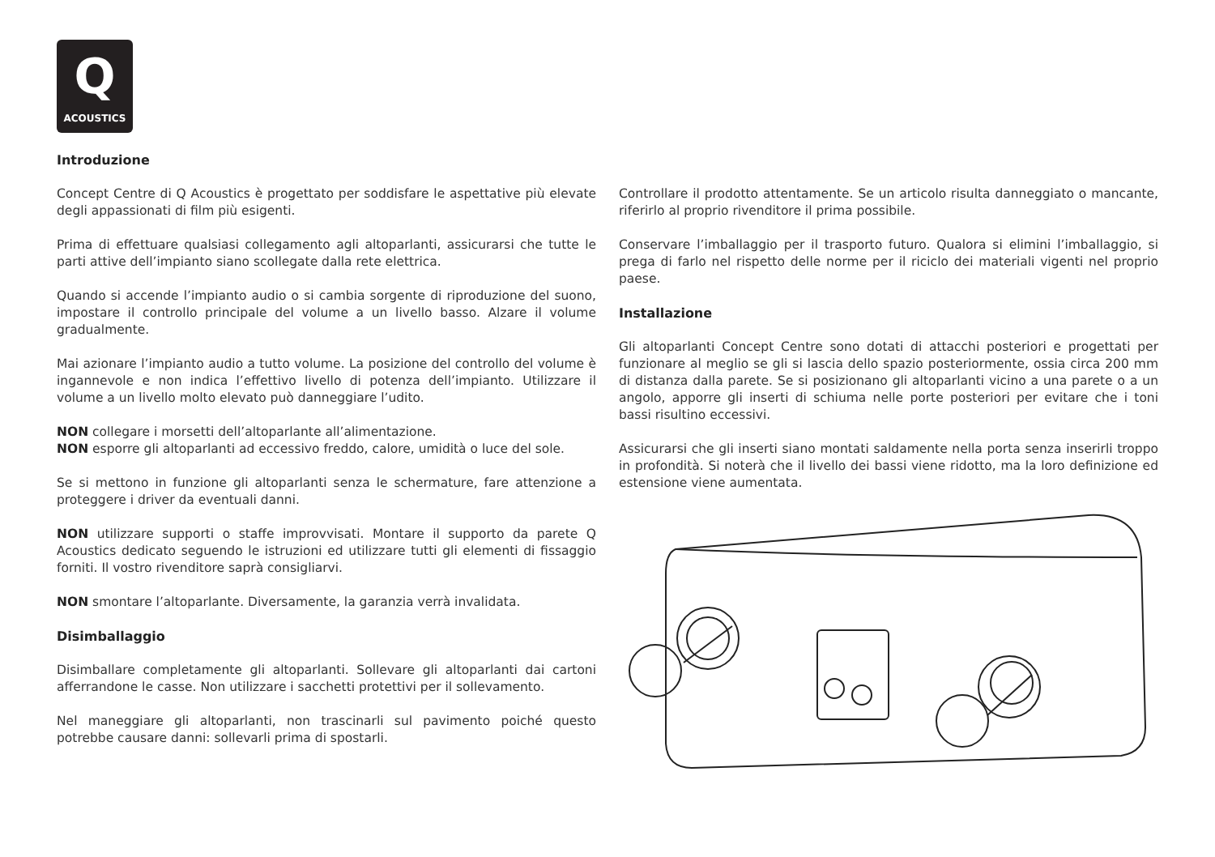Q
ACOUSTICS
Introduzione
Concept Centre di Q Acoustics è progettato per soddisfare le aspettative più elevate degli appassionati di film più esigenti.
Prima di effettuare qualsiasi collegamento agli altoparlanti, assicurarsi che tutte le parti attive dell’impianto siano scollegate dalla rete elettrica.
Quando si accende l’impianto audio o si cambia sorgente di riproduzione del suono, impostare il controllo principale del volume a un livello basso. Alzare il volume gradualmente.
Mai azionare l’impianto audio a tutto volume. La posizione del controllo del volume è ingannevole e non indica l’effettivo livello di potenza dell’impianto. Utilizzare il volume a un livello molto elevato può danneggiare l’udito.
NON collegare i morsetti dell’altoparlante all’alimentazione.
NON esporre gli altoparlanti ad eccessivo freddo, calore, umidità o luce del sole.
Se si mettono in funzione gli altoparlanti senza le schermature, fare attenzione a proteggere i driver da eventuali danni.
NON utilizzare supporti o staffe improvvisati. Montare il supporto da parete Q Acoustics dedicato seguendo le istruzioni ed utilizzare tutti gli elementi di fissaggio forniti. Il vostro rivenditore saprà consigliarvi.
NON smontare l’altoparlante. Diversamente, la garanzia verrà invalidata.
Disimballaggio
Disimballare completamente gli altoparlanti. Sollevare gli altoparlanti dai cartoni afferrandone le casse. Non utilizzare i sacchetti protettivi per il sollevamento.
Nel maneggiare gli altoparlanti, non trascinarli sul pavimento poiché questo potrebbe causare danni: sollevarli prima di spostarli.
Controllare il prodotto attentamente. Se un articolo risulta danneggiato o mancante, riferirlo al proprio rivenditore il prima possibile.
Conservare l’imballaggio per il trasporto futuro. Qualora si elimini l’imballaggio, si prega di farlo nel rispetto delle norme per il riciclo dei materiali vigenti nel proprio paese.
Installazione
Gli altoparlanti Concept Centre sono dotati di attacchi posteriori e progettati per funzionare al meglio se gli si lascia dello spazio posteriormente, ossia circa 200 mm di distanza dalla parete. Se si posizionano gli altoparlanti vicino a una parete o a un angolo, apporre gli inserti di schiuma nelle porte posteriori per evitare che i toni bassi risultino eccessivi.
Assicurarsi che gli inserti siano montati saldamente nella porta senza inserirli troppo in profondità. Si noterà che il livello dei bassi viene ridotto, ma la loro definizione ed estensione viene aumentata.